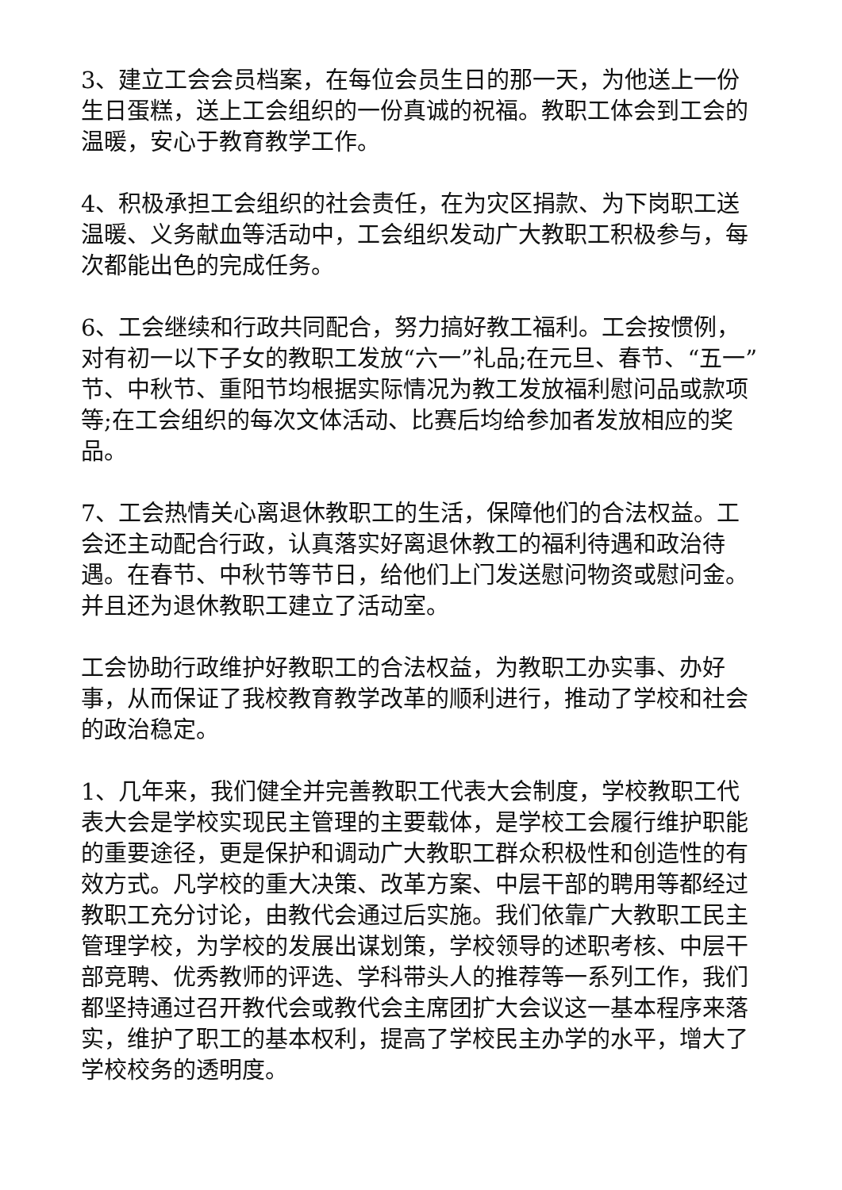3、建立工会会员档案，在每位会员生日的那一天，为他送上一份生日蛋糕，送上工会组织的一份真诚的祝福。教职工体会到工会的温暖，安心于教育教学工作。
4、积极承担工会组织的社会责任，在为灾区捐款、为下岗职工送温暖、义务献血等活动中，工会组织发动广大教职工积极参与，每次都能出色的完成任务。
6、工会继续和行政共同配合，努力搞好教工福利。工会按惯例，对有初一以下子女的教职工发放“六一”礼品;在元旦、春节、“五一”节、中秋节、重阳节均根据实际情况为教工发放福利慰问品或款项等;在工会组织的每次文体活动、比赛后均给参加者发放相应的奖品。
7、工会热情关心离退休教职工的生活，保障他们的合法权益。工会还主动配合行政，认真落实好离退休教工的福利待遇和政治待遇。在春节、中秋节等节日，给他们上门发送慰问物资或慰问金。并且还为退休教职工建立了活动室。
工会协助行政维护好教职工的合法权益，为教职工办实事、办好事，从而保证了我校教育教学改革的顺利进行，推动了学校和社会的政治稳定。
1、几年来，我们健全并完善教职工代表大会制度，学校教职工代表大会是学校实现民主管理的主要载体，是学校工会履行维护职能的重要途径，更是保护和调动广大教职工群众积极性和创造性的有效方式。凡学校的重大决策、改革方案、中层干部的聘用等都经过教职工充分讨论，由教代会通过后实施。我们依靠广大教职工民主管理学校，为学校的发展出谋划策，学校领导的述职考核、中层干部竞聘、优秀教师的评选、学科带头人的推荐等一系列工作，我们都坚持通过召开教代会或教代会主席团扩大会议这一基本程序来落实，维护了职工的基本权利，提高了学校民主办学的水平，增大了学校校务的透明度。